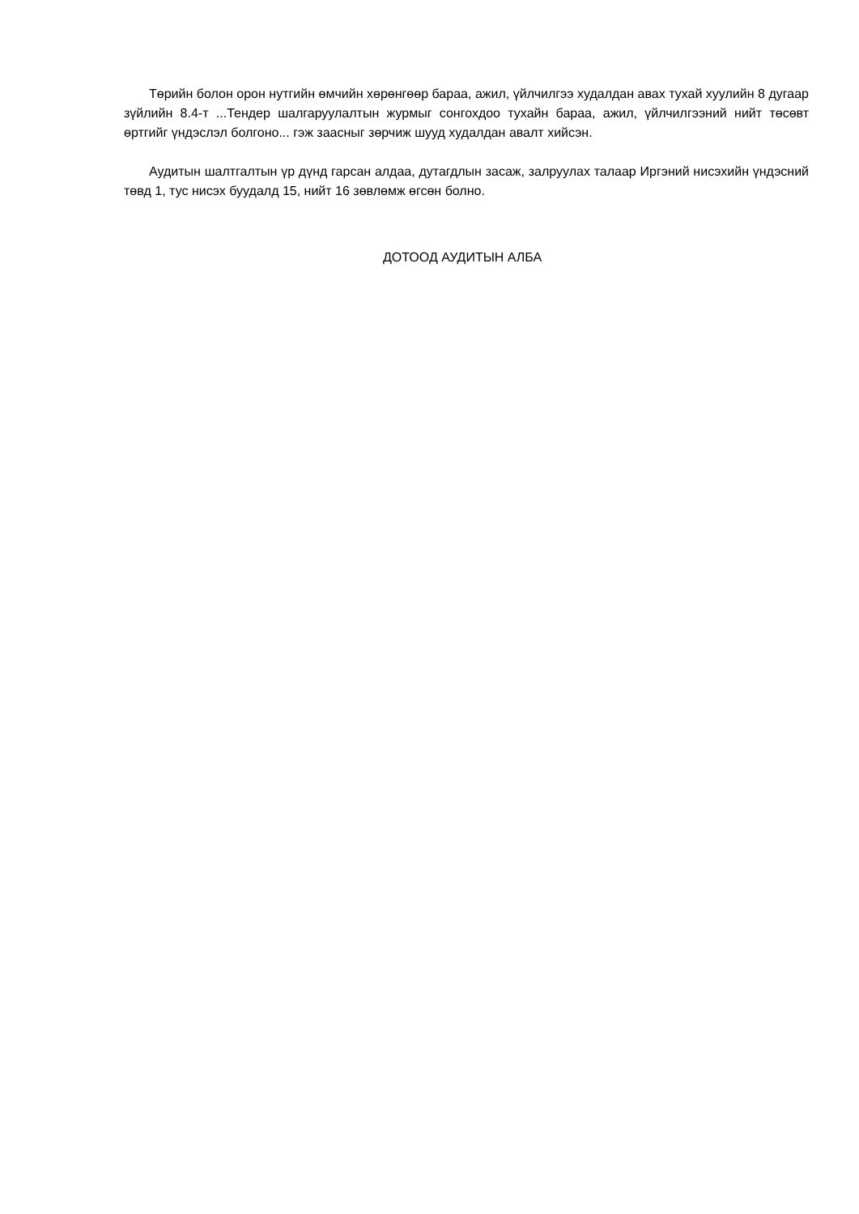Төрийн болон орон нутгийн өмчийн хөрөнгөөр бараа, ажил, үйлчилгээ худалдан авах тухай хуулийн 8 дугаар зүйлийн 8.4-т ...Тендер шалгаруулалтын журмыг сонгохдоо тухайн бараа, ажил, үйлчилгээний нийт төсөвт өртгийг үндэслэл болгоно... гэж заасныг зөрчиж шууд худалдан авалт хийсэн.
Аудитын шалтгалтын үр дүнд гарсан алдаа, дутагдлын засаж, залруулах талаар Иргэний нисэхийн үндэсний төвд 1, тус нисэх буудалд 15, нийт 16 зөвлөмж өгсөн болно.
ДОТООД АУДИТЫН АЛБА